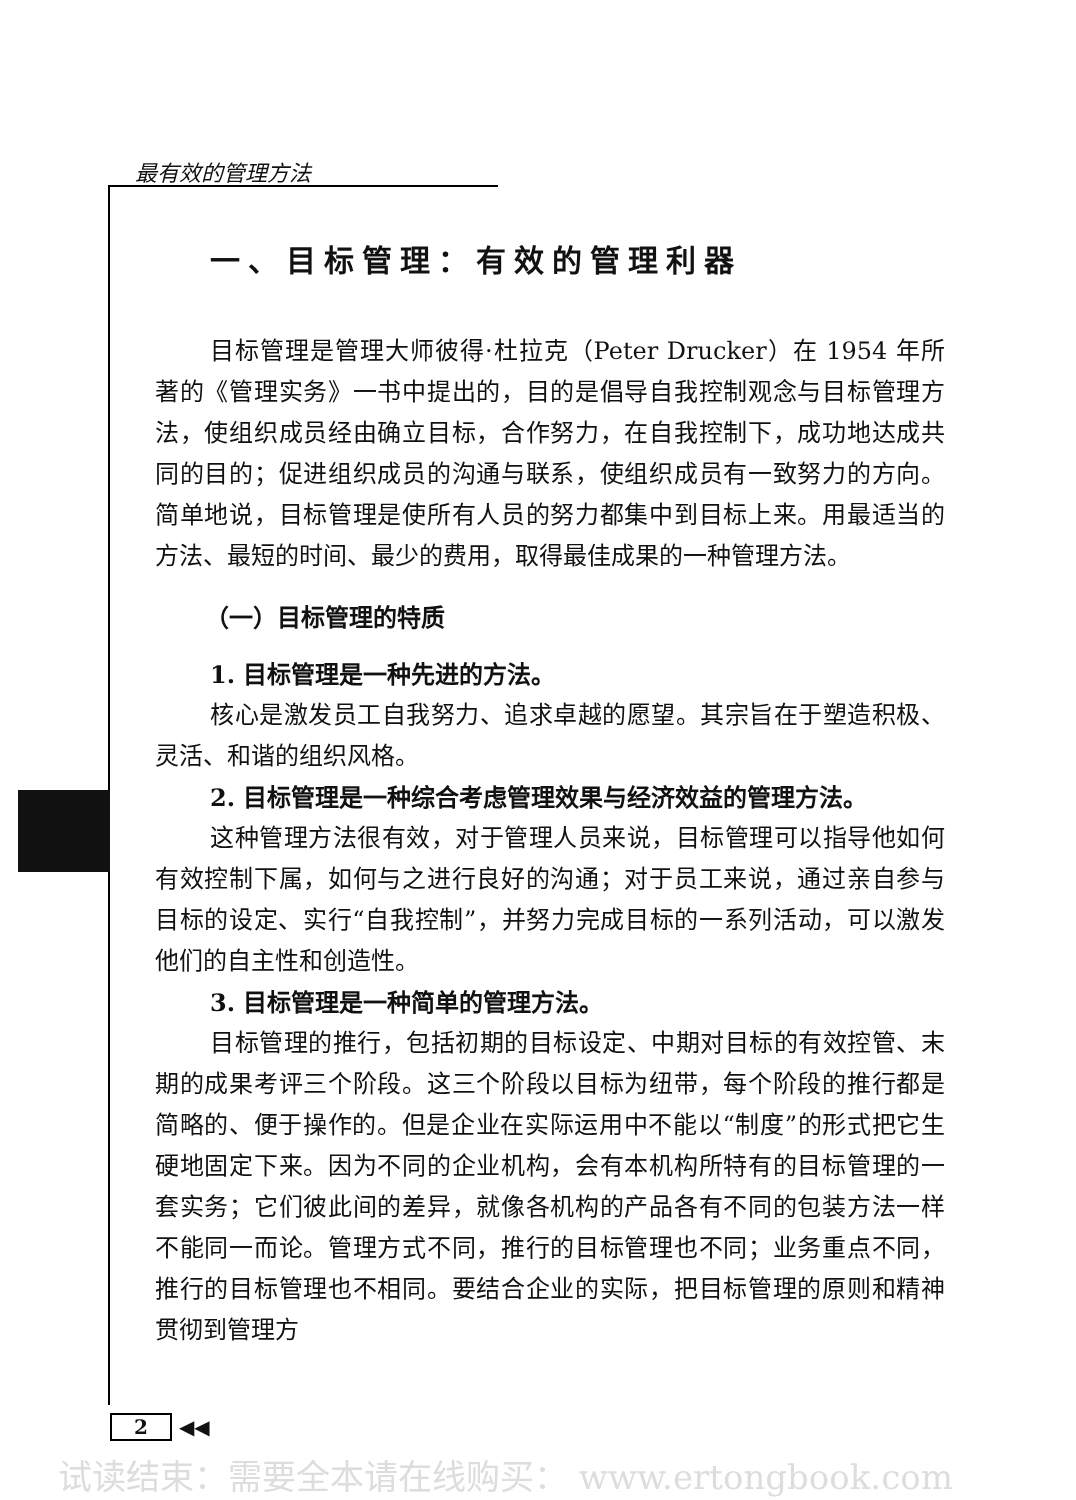最有效的管理方法
一、目标管理：有效的管理利器
目标管理是管理大师彼得·杜拉克（Peter Drucker）在 1954 年所著的《管理实务》一书中提出的，目的是倡导自我控制观念与目标管理方法，使组织成员经由确立目标，合作努力，在自我控制下，成功地达成共同的目的；促进组织成员的沟通与联系，使组织成员有一致努力的方向。简单地说，目标管理是使所有人员的努力都集中到目标上来。用最适当的方法、最短的时间、最少的费用，取得最佳成果的一种管理方法。
（一）目标管理的特质
1. 目标管理是一种先进的方法。
核心是激发员工自我努力、追求卓越的愿望。其宗旨在于塑造积极、灵活、和谐的组织风格。
2. 目标管理是一种综合考虑管理效果与经济效益的管理方法。
这种管理方法很有效，对于管理人员来说，目标管理可以指导他如何有效控制下属，如何与之进行良好的沟通；对于员工来说，通过亲自参与目标的设定、实行“自我控制”，并努力完成目标的一系列活动，可以激发他们的自主性和创造性。
3. 目标管理是一种简单的管理方法。
目标管理的推行，包括初期的目标设定、中期对目标的有效控管、末期的成果考评三个阶段。这三个阶段以目标为纽带，每个阶段的推行都是简略的、便于操作的。但是企业在实际运用中不能以“制度”的形式把它生硬地固定下来。因为不同的企业机构，会有本机构所特有的目标管理的一套实务；它们彼此间的差异，就像各机构的产品各有不同的包装方法一样不能同一而论。管理方式不同，推行的目标管理也不同；业务重点不同，推行的目标管理也不相同。要结合企业的实际，把目标管理的原则和精神贯彻到管理方
2 ◀◀
试读结束：需要全本请在线购买： www.ertongbook.com